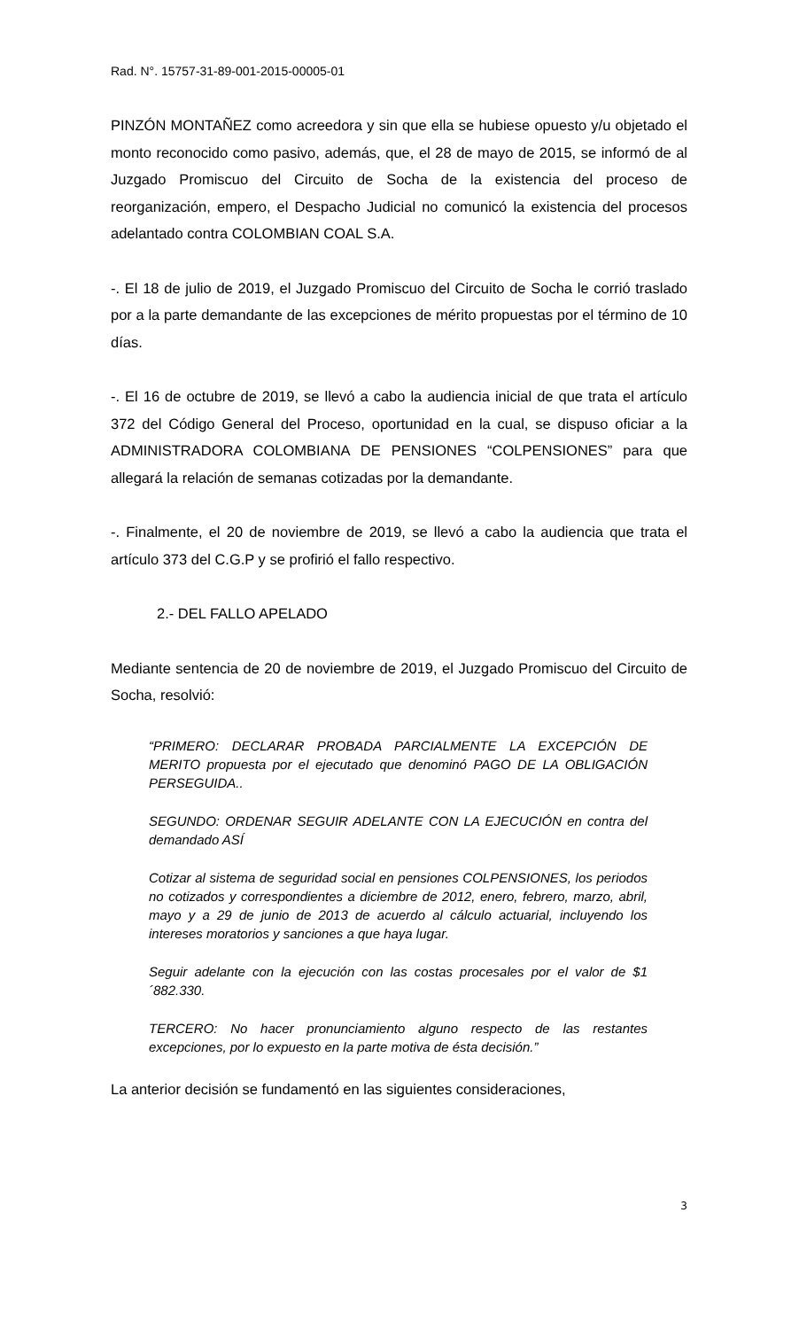Rad. N°. 15757-31-89-001-2015-00005-01
PINZÓN MONTAÑEZ como acreedora y sin que ella se hubiese opuesto y/u objetado el monto reconocido como pasivo, además, que, el 28 de mayo de 2015, se informó de al Juzgado Promiscuo del Circuito de Socha de la existencia del proceso de reorganización, empero, el Despacho Judicial no comunicó la existencia del procesos adelantado contra COLOMBIAN COAL S.A.
-. El 18 de julio de 2019, el Juzgado Promiscuo del Circuito de Socha le corrió traslado por a la parte demandante de las excepciones de mérito propuestas por el término de 10 días.
-. El 16 de octubre de 2019, se llevó a cabo la audiencia inicial de que trata el artículo 372 del Código General del Proceso, oportunidad en la cual, se dispuso oficiar a la ADMINISTRADORA COLOMBIANA DE PENSIONES “COLPENSIONES” para que allegará la relación de semanas cotizadas por la demandante.
-. Finalmente, el 20 de noviembre de 2019, se llevó a cabo la audiencia que trata el artículo 373 del C.G.P y se profirió el fallo respectivo.
2.- DEL FALLO APELADO
Mediante sentencia de 20 de noviembre de 2019, el Juzgado Promiscuo del Circuito de Socha, resolvió:
“PRIMERO: DECLARAR PROBADA PARCIALMENTE LA EXCEPCIÓN DE MERITO propuesta por el ejecutado que denominó PAGO DE LA OBLIGACIÓN PERSEGUIDA..
SEGUNDO: ORDENAR SEGUIR ADELANTE CON LA EJECUCIÓN en contra del demandado ASÍ
Cotizar al sistema de seguridad social en pensiones COLPENSIONES, los periodos no cotizados y correspondientes a diciembre de 2012, enero, febrero, marzo, abril, mayo y a 29 de junio de 2013 de acuerdo al cálculo actuarial, incluyendo los intereses moratorios y sanciones a que haya lugar.
Seguir adelante con la ejecución con las costas procesales por el valor de $1´882.330.
TERCERO: No hacer pronunciamiento alguno respecto de las restantes excepciones, por lo expuesto en la parte motiva de ésta decisión.”
La anterior decisión se fundamentó en las siguientes consideraciones,
3